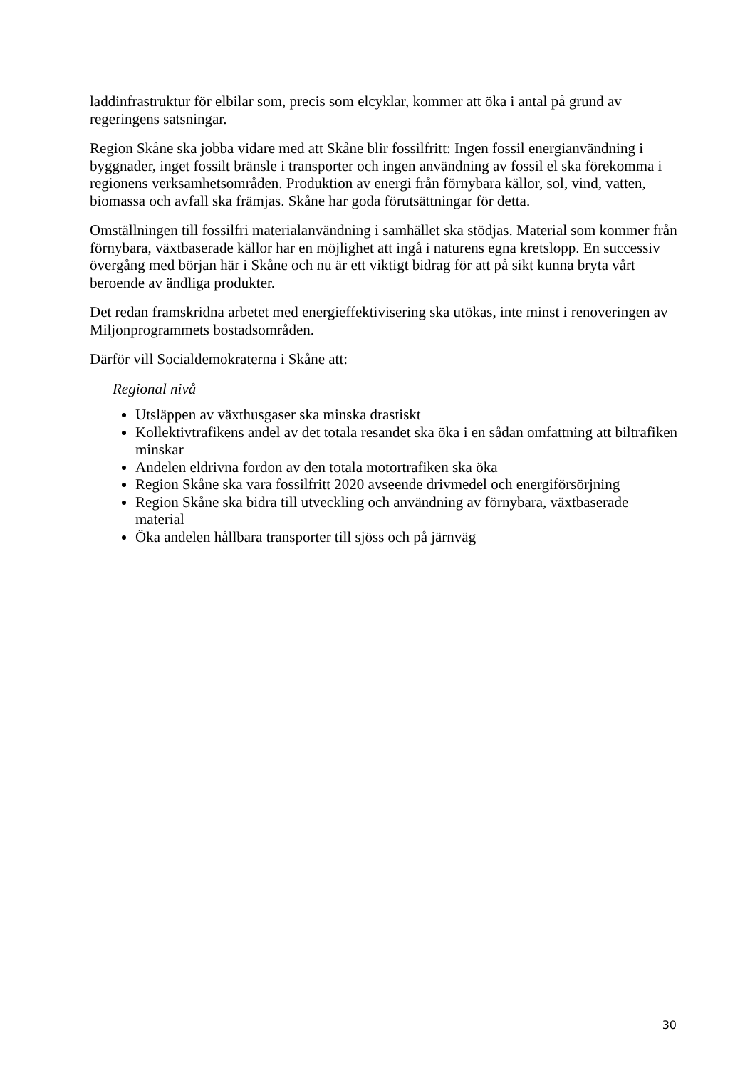laddinfrastruktur för elbilar som, precis som elcyklar, kommer att öka i antal på grund av regeringens satsningar.
Region Skåne ska jobba vidare med att Skåne blir fossilfritt: Ingen fossil energianvändning i byggnader, inget fossilt bränsle i transporter och ingen användning av fossil el ska förekomma i regionens verksamhetsområden. Produktion av energi från förnybara källor, sol, vind, vatten, biomassa och avfall ska främjas. Skåne har goda förutsättningar för detta.
Omställningen till fossilfri materialanvändning i samhället ska stödjas. Material som kommer från förnybara, växtbaserade källor har en möjlighet att ingå i naturens egna kretslopp. En successiv övergång med början här i Skåne och nu är ett viktigt bidrag för att på sikt kunna bryta vårt beroende av ändliga produkter.
Det redan framskridna arbetet med energieffektivisering ska utökas, inte minst i renoveringen av Miljonprogrammets bostadsområden.
Därför vill Socialdemokraterna i Skåne att:
Regional nivå
Utsläppen av växthusgaser ska minska drastiskt
Kollektivtrafikens andel av det totala resandet ska öka i en sådan omfattning att biltrafiken minskar
Andelen eldrivna fordon av den totala motortrafiken ska öka
Region Skåne ska vara fossilfritt 2020 avseende drivmedel och energiförsörjning
Region Skåne ska bidra till utveckling och användning av förnybara, växtbaserade material
Öka andelen hållbara transporter till sjöss och på järnväg
30